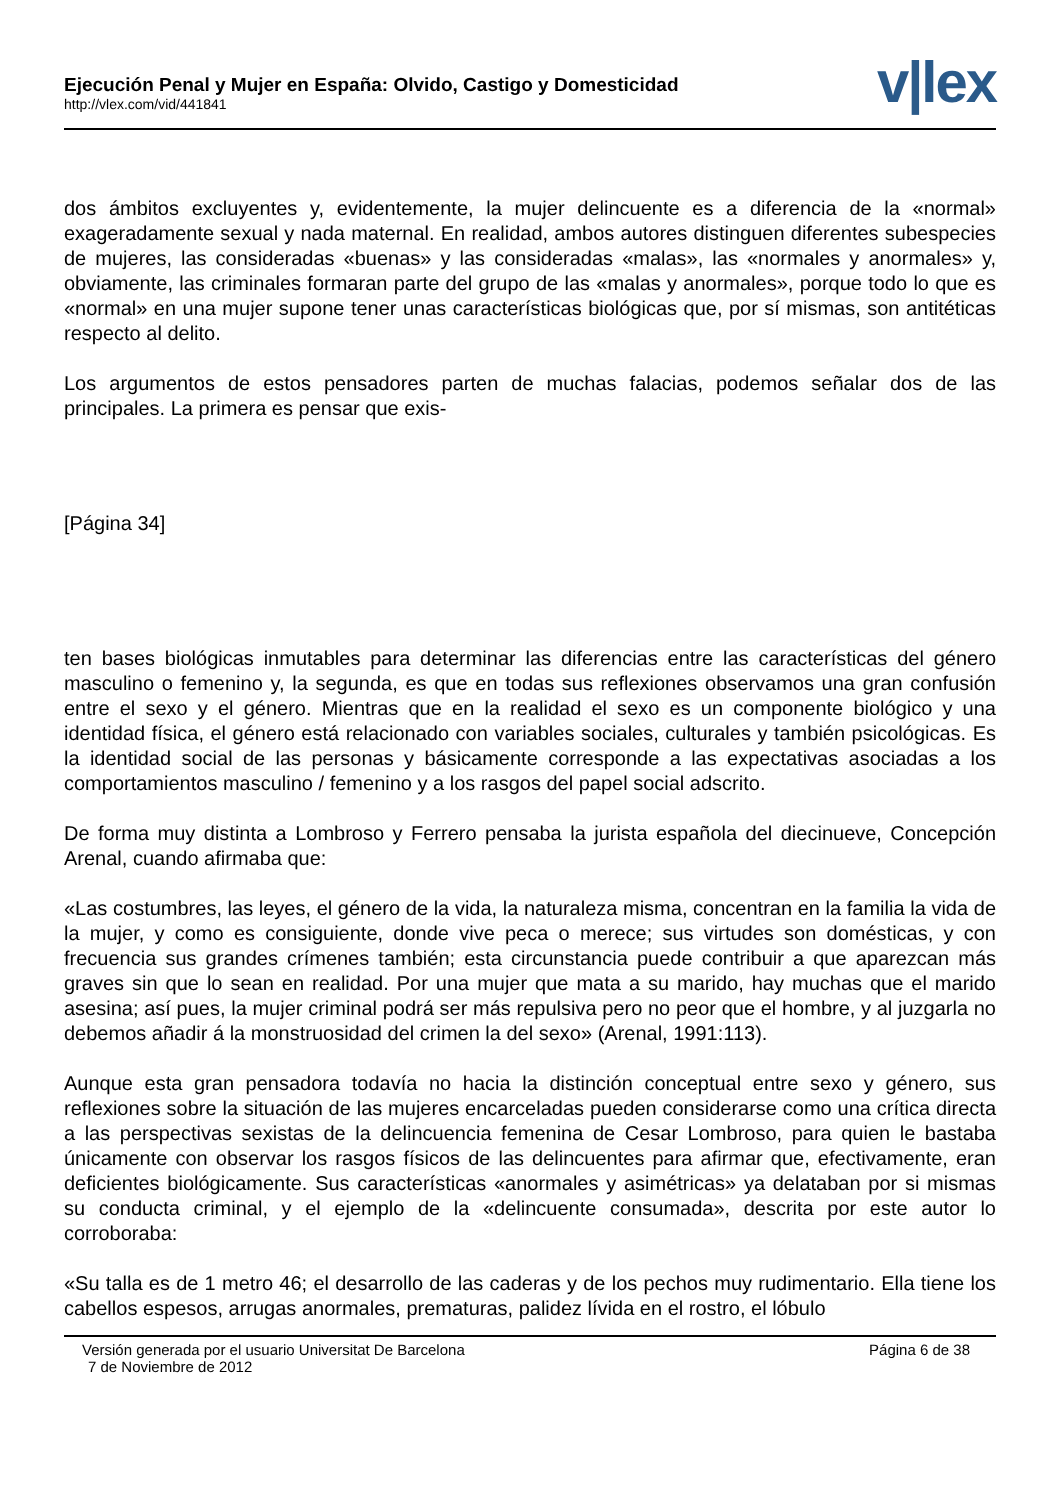Ejecución Penal y Mujer en España: Olvido, Castigo y Domesticidad
http://vlex.com/vid/441841
v|lex
dos ámbitos excluyentes y, evidentemente, la mujer delincuente es a diferencia de la «normal» exageradamente sexual y nada maternal. En realidad, ambos autores distinguen diferentes subespecies de mujeres, las consideradas «buenas» y las consideradas «malas», las «normales y anormales» y, obviamente, las criminales formaran parte del grupo de las «malas y anormales», porque todo lo que es «normal» en una mujer supone tener unas características biológicas que, por sí mismas, son antitéticas respecto al delito.
Los argumentos de estos pensadores parten de muchas falacias, podemos señalar dos de las principales. La primera es pensar que exis-
[Página 34]
ten bases biológicas inmutables para determinar las diferencias entre las características del género masculino o femenino y, la segunda, es que en todas sus reflexiones observamos una gran confusión entre el sexo y el género. Mientras que en la realidad el sexo es un componente biológico y una identidad física, el género está relacionado con variables sociales, culturales y también psicológicas. Es la identidad social de las personas y básicamente corresponde a las expectativas asociadas a los comportamientos masculino / femenino y a los rasgos del papel social adscrito.
De forma muy distinta a Lombroso y Ferrero pensaba la jurista española del diecinueve, Concepción Arenal, cuando afirmaba que:
«Las costumbres, las leyes, el género de la vida, la naturaleza misma, concentran en la familia la vida de la mujer, y como es consiguiente, donde vive peca o merece; sus virtudes son domésticas, y con frecuencia sus grandes crímenes también; esta circunstancia puede contribuir a que aparezcan más graves sin que lo sean en realidad. Por una mujer que mata a su marido, hay muchas que el marido asesina; así pues, la mujer criminal podrá ser más repulsiva pero no peor que el hombre, y al juzgarla no debemos añadir á la monstruosidad del crimen la del sexo» (Arenal, 1991:113).
Aunque esta gran pensadora todavía no hacia la distinción conceptual entre sexo y género, sus reflexiones sobre la situación de las mujeres encarceladas pueden considerarse como una crítica directa a las perspectivas sexistas de la delincuencia femenina de Cesar Lombroso, para quien le bastaba únicamente con observar los rasgos físicos de las delincuentes para afirmar que, efectivamente, eran deficientes biológicamente. Sus características «anormales y asimétricas» ya delataban por si mismas su conducta criminal, y el ejemplo de la «delincuente consumada», descrita por este autor lo corroboraba:
«Su talla es de 1 metro 46; el desarrollo de las caderas y de los pechos muy rudimentario. Ella tiene los cabellos espesos, arrugas anormales, prematuras, palidez lívida en el rostro, el lóbulo
Versión generada por el usuario Universitat De Barcelona Página 6 de 38
7 de Noviembre de 2012